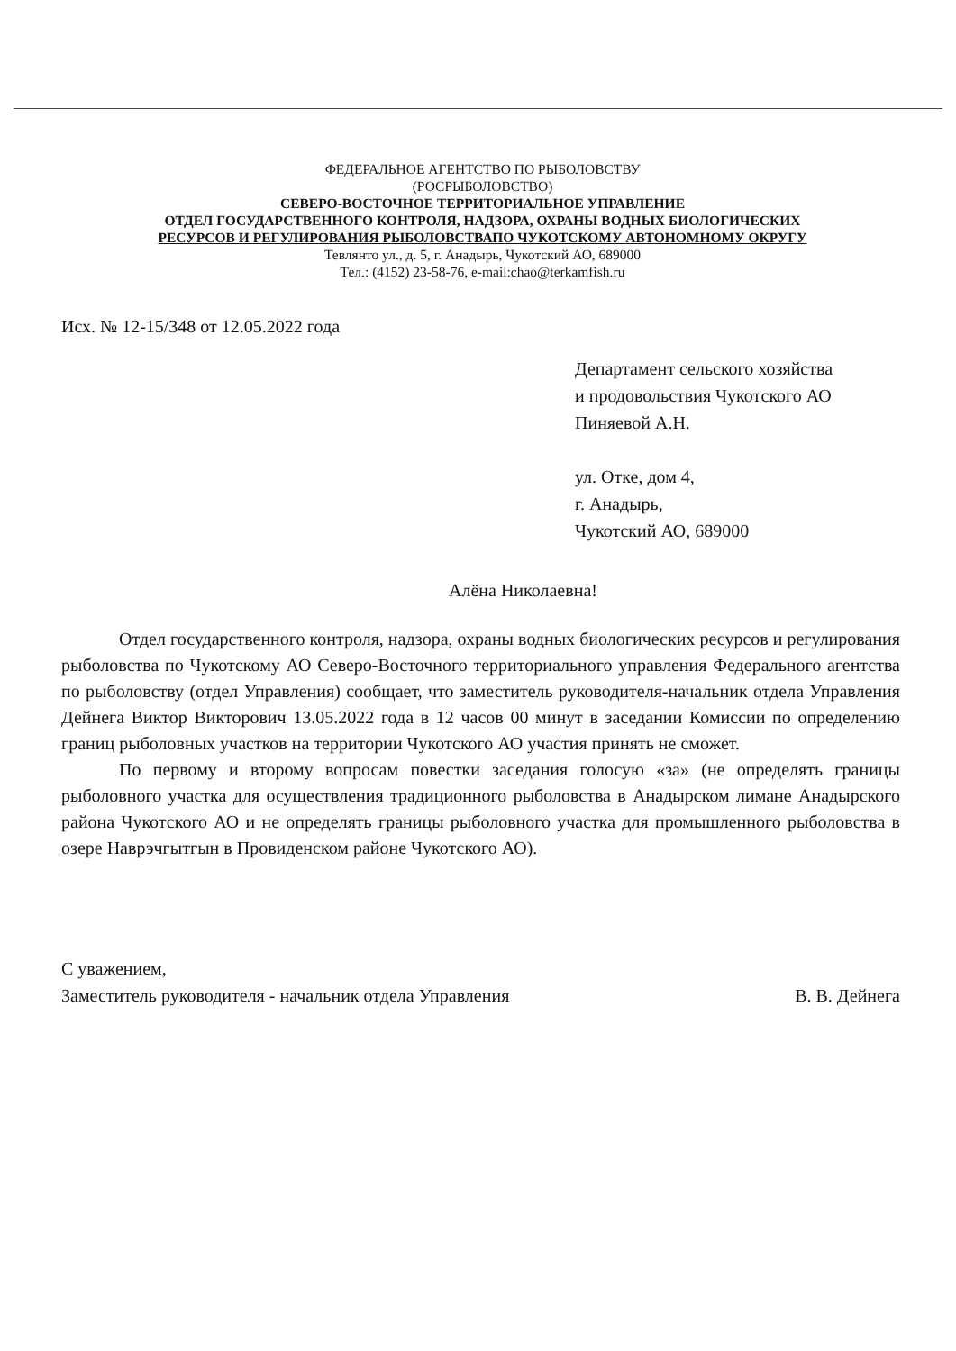ФЕДЕРАЛЬНОЕ АГЕНТСТВО ПО РЫБОЛОВСТВУ
(РОСРЫБОЛОВСТВО)
СЕВЕРО-ВОСТОЧНОЕ ТЕРРИТОРИАЛЬНОЕ УПРАВЛЕНИЕ
ОТДЕЛ ГОСУДАРСТВЕННОГО КОНТРОЛЯ, НАДЗОРА, ОХРАНЫ ВОДНЫХ БИОЛОГИЧЕСКИХ
РЕСУРСОВ И РЕГУЛИРОВАНИЯ РЫБОЛОВСТВАПО ЧУКОТСКОМУ АВТОНОМНОМУ ОКРУГУ
Тевлянто ул., д. 5, г. Анадырь, Чукотский АО, 689000
Тел.: (4152) 23-58-76, e-mail:chao@terkamfish.ru
Исх. № 12-15/348 от 12.05.2022 года
Департамент сельского хозяйства
и продовольствия Чукотского АО
Пиняевой А.Н.
ул. Отке, дом 4,
г. Анадырь,
Чукотский АО, 689000
Алёна Николаевна!
Отдел государственного контроля, надзора, охраны водных биологических ресурсов и регулирования рыболовства по Чукотскому АО Северо-Восточного территориального управления Федерального агентства по рыболовству (отдел Управления) сообщает, что заместитель руководителя-начальник отдела Управления Дейнега Виктор Викторович 13.05.2022 года в 12 часов 00 минут в заседании Комиссии по определению границ рыболовных участков на территории Чукотского АО участия принять не сможет.
По первому и второму вопросам повестки заседания голосую «за» (не определять границы рыболовного участка для осуществления традиционного рыболовства в Анадырском лимане Анадырского района Чукотского АО и не определять границы рыболовного участка для промышленного рыболовства в озере Наврэчгытгын в Провиденском районе Чукотского АО).
С уважением,
Заместитель руководителя - начальник отдела Управления В. В. Дейнега